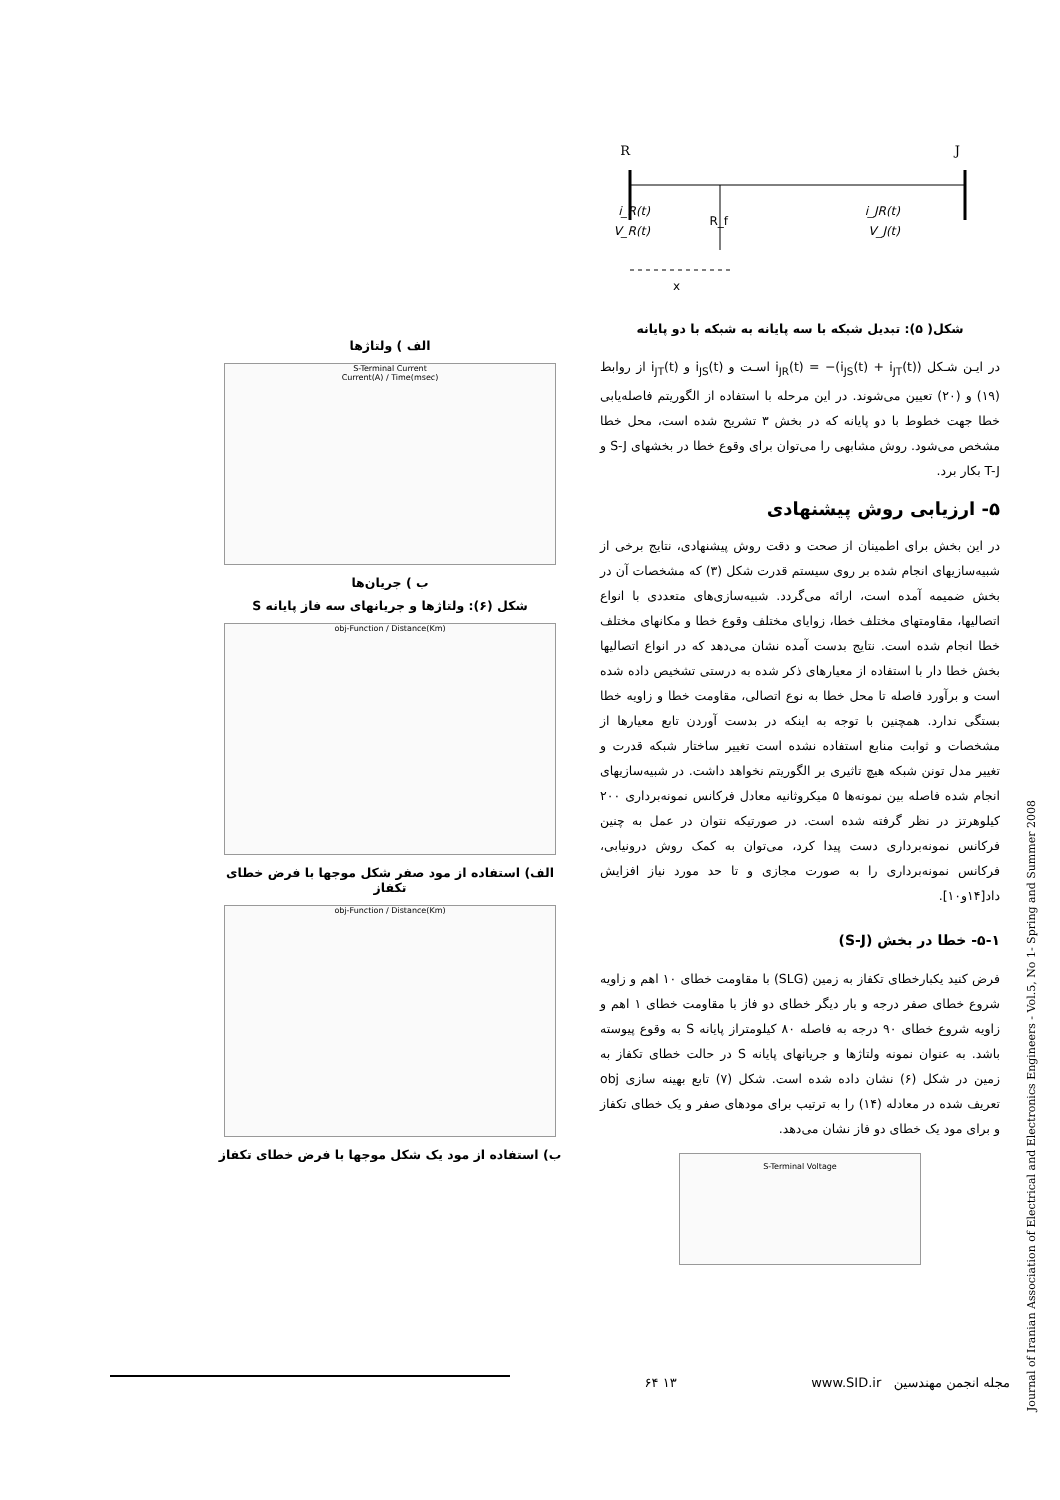R
J
i_R(t)
V_R(t)
R_f
i_JR(t)
V_J(t)
x
شکل( ۵): تبدیل شبکه با سه پایانه به شبکه با دو پایانه
در ایـن شـکل i<sub>JR</sub>(t) = −(i<sub>JS</sub>(t) + i<sub>JT</sub>(t)) اسـت و i<sub>JS</sub>(t) و i<sub>JT</sub>(t) از روابط (۱۹) و (۲۰) تعیین می‌شوند. در این مرحله با استفاده از الگوریتم فاصله‌یابی خطا جهت خطوط با دو پایانه که در بخش ۳ تشریح شده است، محل خطا مشخص می‌شود. روش مشابهی را می‌توان برای وقوع خطا در بخشهای S-J و T-J بکار برد.
۵- ارزیابی روش پیشنهادی
در این بخش برای اطمینان از صحت و دقت روش پیشنهادی، نتایج برخی از شبیه‌سازیهای انجام شده بر روی سیستم قدرت شکل (۳) که مشخصات آن در بخش ضمیمه آمده است، ارائه می‌گردد. شبیه‌سازی‌های متعددی با انواع اتصالیها، مقاومتهای مختلف خطا، زوایای مختلف وقوع خطا و مکانهای مختلف خطا انجام شده است. نتایج بدست آمده نشان می‌دهد که در انواع اتصالیها بخش خطا دار با استفاده از معیارهای ذکر شده به درستی تشخیص داده شده است و برآورد فاصله تا محل خطا به نوع اتصالی، مقاومت خطا و زاویه خطا بستگی ندارد. همچنین با توجه به اینکه در بدست آوردن تابع معیارها از مشخصات و ثوابت منابع استفاده نشده است تغییر ساختار شبکه قدرت و تغییر مدل تونن شبکه هیچ تاثیری بر الگوریتم نخواهد داشت. در شبیه‌سازیهای انجام شده فاصله بین نمونه‌ها ۵ میکروثانیه معادل فرکانس نمونه‌برداری ۲۰۰ کیلوهرتز در نظر گرفته شده است. در صورتیکه نتوان در عمل به چنین فرکانس نمونه‌برداری دست پیدا کرد، می‌توان به کمک روش درونیابی، فرکانس نمونه‌برداری را به صورت مجازی و تا حد مورد نیاز افزایش داد[۱۴و۱۰].
۵-۱- خطا در بخش (S-J)
فرض کنید یکبارخطای تکفاز به زمین (SLG) با مقاومت خطای ۱۰ اهم و زاویه شروع خطای صفر درجه و بار دیگر خطای دو فاز با مقاومت خطای ۱ اهم و زاویه شروع خطای ۹۰ درجه به فاصله ۸۰ کیلومتراز پایانه S به وقوع پیوسته باشد. به عنوان نمونه ولتاژها و جریانهای پایانه S در حالت خطای تکفاز به زمین در شکل (۶) نشان داده شده است. شکل (۷) تابع بهینه سازی obj تعریف شده در معادله (۱۴) را به ترتیب برای مودهای صفر و یک خطای تکفاز و برای مود یک خطای دو فاز نشان می‌دهد.
S-Terminal Voltage
الف ) ولتاژها
S-Terminal Current
Current(A) / Time(msec)
ب ) جریان‌ها
شکل (۶): ولتاژها و جریانهای سه فاز پایانه S
obj-Function / Distance(Km)
الف) استفاده از مود صفر شکل موجها با فرض خطای تکفاز
obj-Function / Distance(Km)
ب) استفاده از مود یک شکل موجها با فرض خطای تکفاز
Journal of Iranian Association of Electrical and Electronics Engineers - Vol.5, No 1- Spring and Summer 2008
۶۴ ۱۳ www.SID.ir مجله انجمن مهندسین